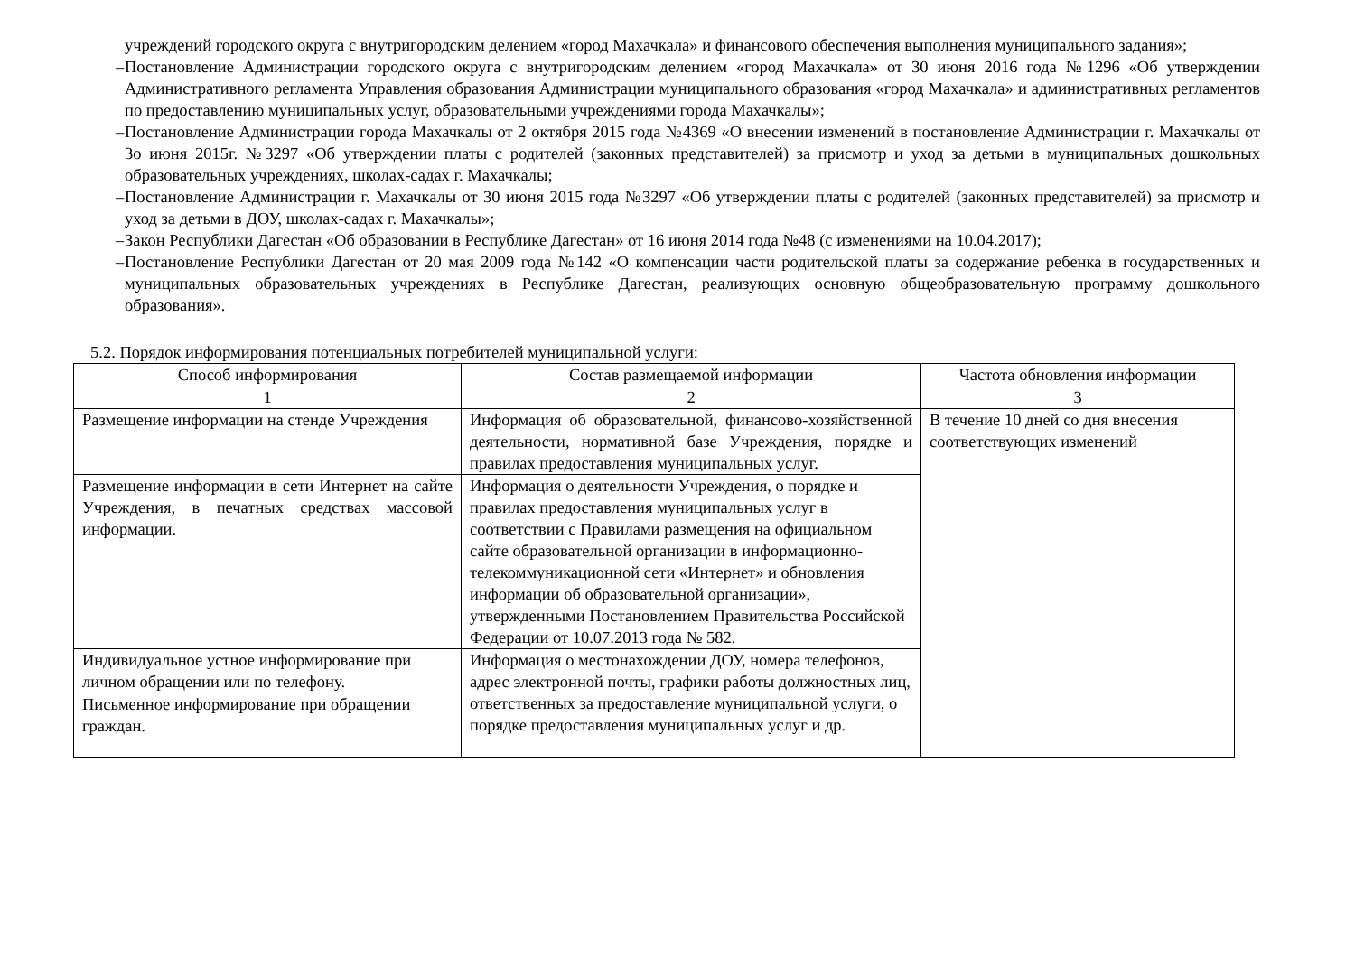учреждений городского округа с внутригородским делением «город Махачкала» и финансового обеспечения выполнения муниципального задания»;
–
Постановление Администрации городского округа с внутригородским делением «город Махачкала» от 30 июня 2016 года №1296 «Об утверждении Административного регламента Управления образования Администрации муниципального образования «город Махачкала» и административных регламентов по предоставлению муниципальных услуг, образовательными учреждениями города Махачкалы»;
–
Постановление Администрации города Махачкалы от 2 октября 2015 года №4369 «О внесении изменений в постановление Администрации г. Махачкалы от 3о июня 2015г. №3297 «Об утверждении платы с родителей (законных представителей) за присмотр и уход за детьми в муниципальных дошкольных образовательных учреждениях, школах-садах г. Махачкалы;
–
Постановление Администрации г. Махачкалы от 30 июня 2015 года №3297 «Об утверждении платы с родителей (законных представителей) за присмотр и уход за детьми в ДОУ, школах-садах г. Махачкалы»;
–
Закон Республики Дагестан «Об образовании в Республике Дагестан» от 16 июня 2014 года №48 (с изменениями на 10.04.2017);
–
Постановление Республики Дагестан от 20 мая 2009 года №142 «О компенсации части родительской платы за содержание ребенка в государственных и муниципальных образовательных учреждениях в Республике Дагестан, реализующих основную общеобразовательную программу дошкольного образования».
5.2. Порядок информирования потенциальных потребителей муниципальной услуги:
| Способ информирования | Состав размещаемой информации | Частота обновления информации |
| --- | --- | --- |
| 1 | 2 | 3 |
| Размещение информации на стенде Учреждения | Информация об образовательной, финансово-хозяйственной деятельности, нормативной базе Учреждения, порядке и правилах предоставления муниципальных услуг. | В течение 10 дней со дня внесения соответствующих изменений |
| Размещение информации в сети Интернет на сайте Учреждения, в печатных средствах массовой информации. | Информация о деятельности Учреждения, о порядке и правилах предоставления муниципальных услуг в соответствии с Правилами размещения на официальном сайте образовательной организации в информационно-телекоммуникационной сети «Интернет» и обновления информации об образовательной организации», утвержденными Постановлением Правительства Российской Федерации от 10.07.2013 года № 582. | |
| Индивидуальное устное информирование при личном обращении или по телефону. | Информация о местонахождении ДОУ, номера телефонов, адрес электронной почты, графики работы должностных лиц, ответственных за предоставление муниципальной услуги, о порядке предоставления муниципальных услуг и др. | |
| Письменное информирование при обращении граждан. | | |